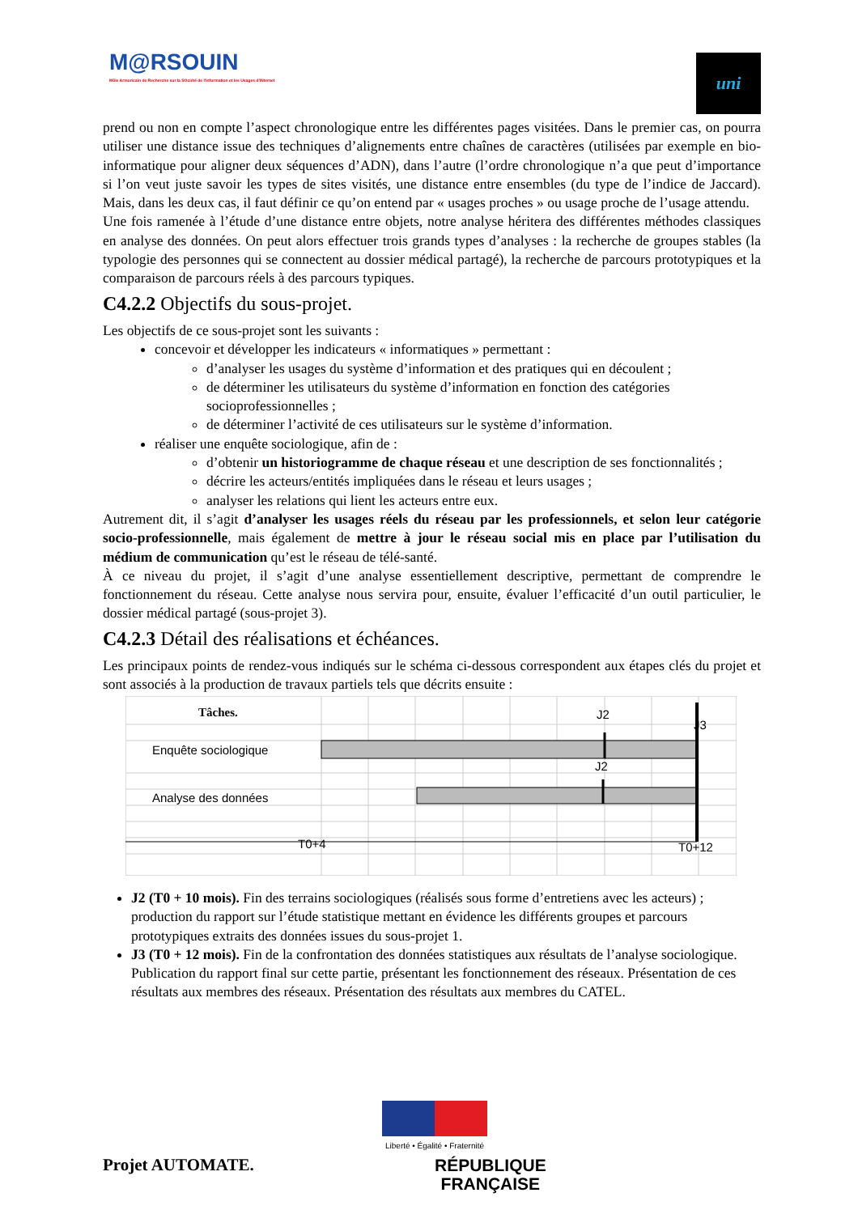M@RSOUIN
Môle Armoricain de Recherche sur la SOciété de l'information et les Usages d'INternet
uni
prend ou non en compte l’aspect chronologique entre les différentes pages visitées. Dans le premier cas, on pourra utiliser une distance issue des techniques d’alignements entre chaînes de caractères (utilisées par exemple en bio-informatique pour aligner deux séquences d’ADN), dans l’autre (l’ordre chronologique n’a que peut d’importance si l’on veut juste savoir les types de sites visités, une distance entre ensembles (du type de l’indice de Jaccard). Mais, dans les deux cas, il faut définir ce qu’on entend par « usages proches » ou usage proche de l’usage attendu.
Une fois ramenée à l’étude d’une distance entre objets, notre analyse héritera des différentes méthodes classiques en analyse des données. On peut alors effectuer trois grands types d’analyses : la recherche de groupes stables (la typologie des personnes qui se connectent au dossier médical partagé), la recherche de parcours prototypiques et la comparaison de parcours réels à des parcours typiques.
C4.2.2 Objectifs du sous-projet.
Les objectifs de ce sous-projet sont les suivants :
concevoir et développer les indicateurs « informatiques » permettant :
d’analyser les usages du système d’information et des pratiques qui en découlent ;
de déterminer les utilisateurs du système d’information en fonction des catégories socioprofessionnelles ;
de déterminer l’activité de ces utilisateurs sur le système d’information.
réaliser une enquête sociologique, afin de :
d’obtenir un historiogramme de chaque réseau et une description de ses fonctionnalités ;
décrire les acteurs/entités impliquées dans le réseau et leurs usages ;
analyser les relations qui lient les acteurs entre eux.
Autrement dit, il s’agit d’analyser les usages réels du réseau par les professionnels, et selon leur catégorie socio-professionnelle, mais également de mettre à jour le réseau social mis en place par l’utilisation du médium de communication qu’est le réseau de télé-santé.
À ce niveau du projet, il s’agit d’une analyse essentiellement descriptive, permettant de comprendre le fonctionnement du réseau. Cette analyse nous servira pour, ensuite, évaluer l’efficacité d’un outil particulier, le dossier médical partagé (sous-projet 3).
C4.2.3 Détail des réalisations et échéances.
Les principaux points de rendez-vous indiqués sur le schéma ci-dessous correspondent aux étapes clés du projet et sont associés à la production de travaux partiels tels que décrits ensuite :
Tâches.
Enquête sociologique
Analyse des données
J2
J2
J3
T0+4
T0+12
J2 (T0 + 10 mois). Fin des terrains sociologiques (réalisés sous forme d’entretiens avec les acteurs) ; production du rapport sur l’étude statistique mettant en évidence les différents groupes et parcours prototypiques extraits des données issues du sous-projet 1.
J3 (T0 + 12 mois). Fin de la confrontation des données statistiques aux résultats de l’analyse sociologique. Publication du rapport final sur cette partie, présentant les fonctionnement des réseaux. Présentation de ces résultats aux membres des réseaux. Présentation des résultats aux membres du CATEL.
Projet AUTOMATE.
Liberté • Égalité • Fraternité
RÉPUBLIQUE FRANÇAISE